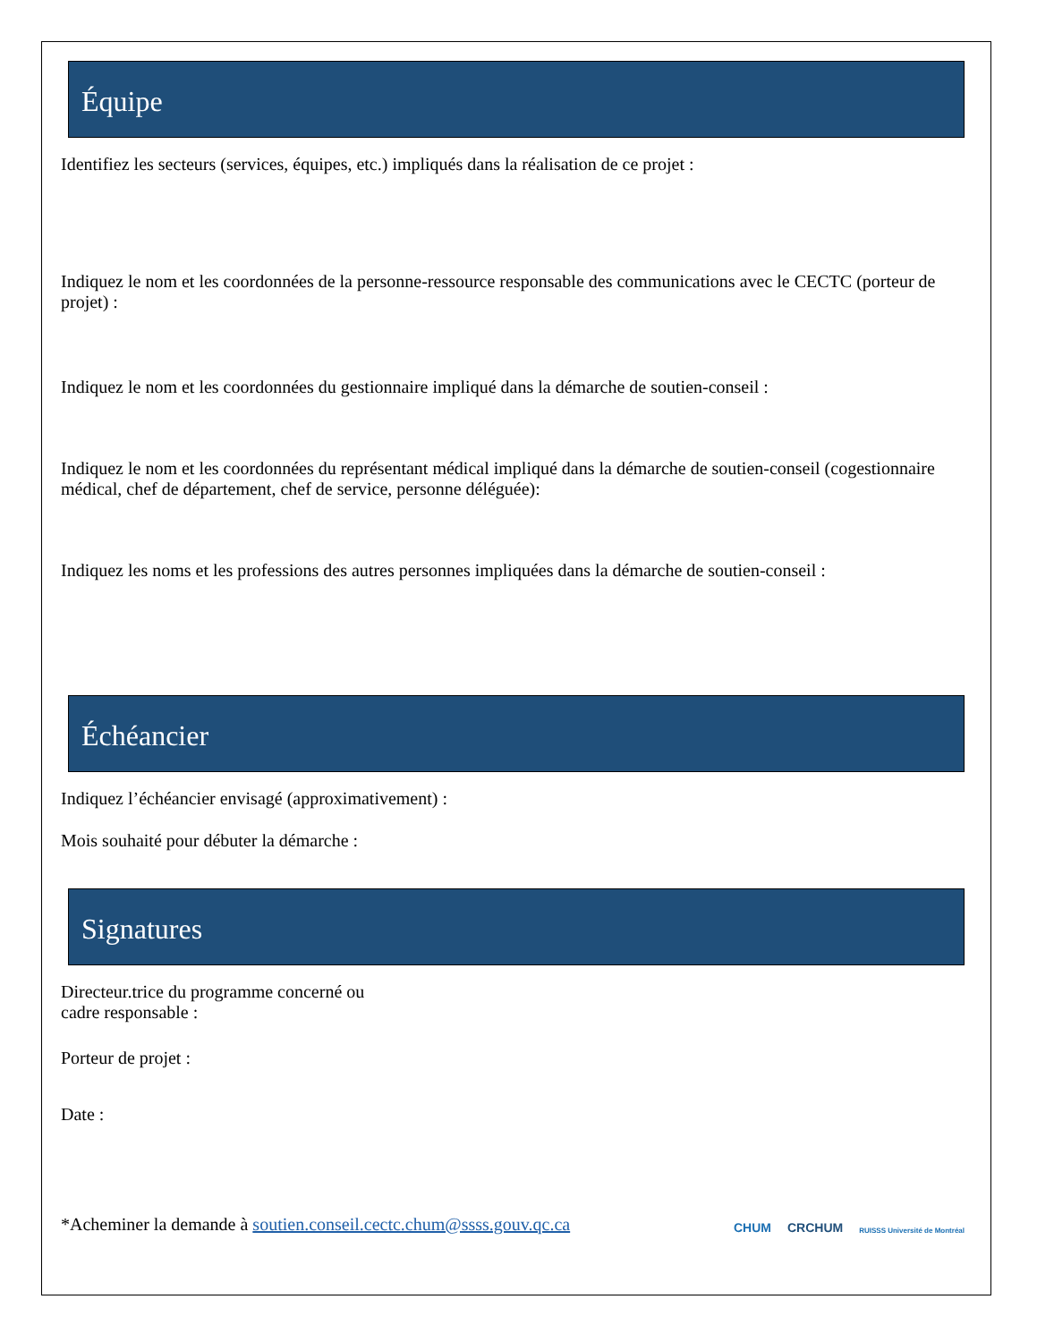Équipe
Identifiez les secteurs (services, équipes, etc.) impliqués dans la réalisation de ce projet :
Indiquez le nom et les coordonnées de la personne-ressource responsable des communications avec le CECTC (porteur de projet) :
Indiquez le nom et les coordonnées du gestionnaire impliqué dans la démarche de soutien-conseil :
Indiquez le nom et les coordonnées du représentant médical impliqué dans la démarche de soutien-conseil (cogestionnaire médical, chef de département, chef de service, personne déléguée):
Indiquez les noms et les professions des autres personnes impliquées dans la démarche de soutien-conseil :
Échéancier
Indiquez l’échéancier envisagé (approximativement) :
Mois souhaité pour débuter la démarche :
Signatures
Directeur.trice du programme concerné ou
cadre responsable :
Porteur de projet :
Date :
*Acheminer la demande à soutien.conseil.cectc.chum@ssss.gouv.qc.ca
CHUM CRCHUM RUISSS Université de Montréal